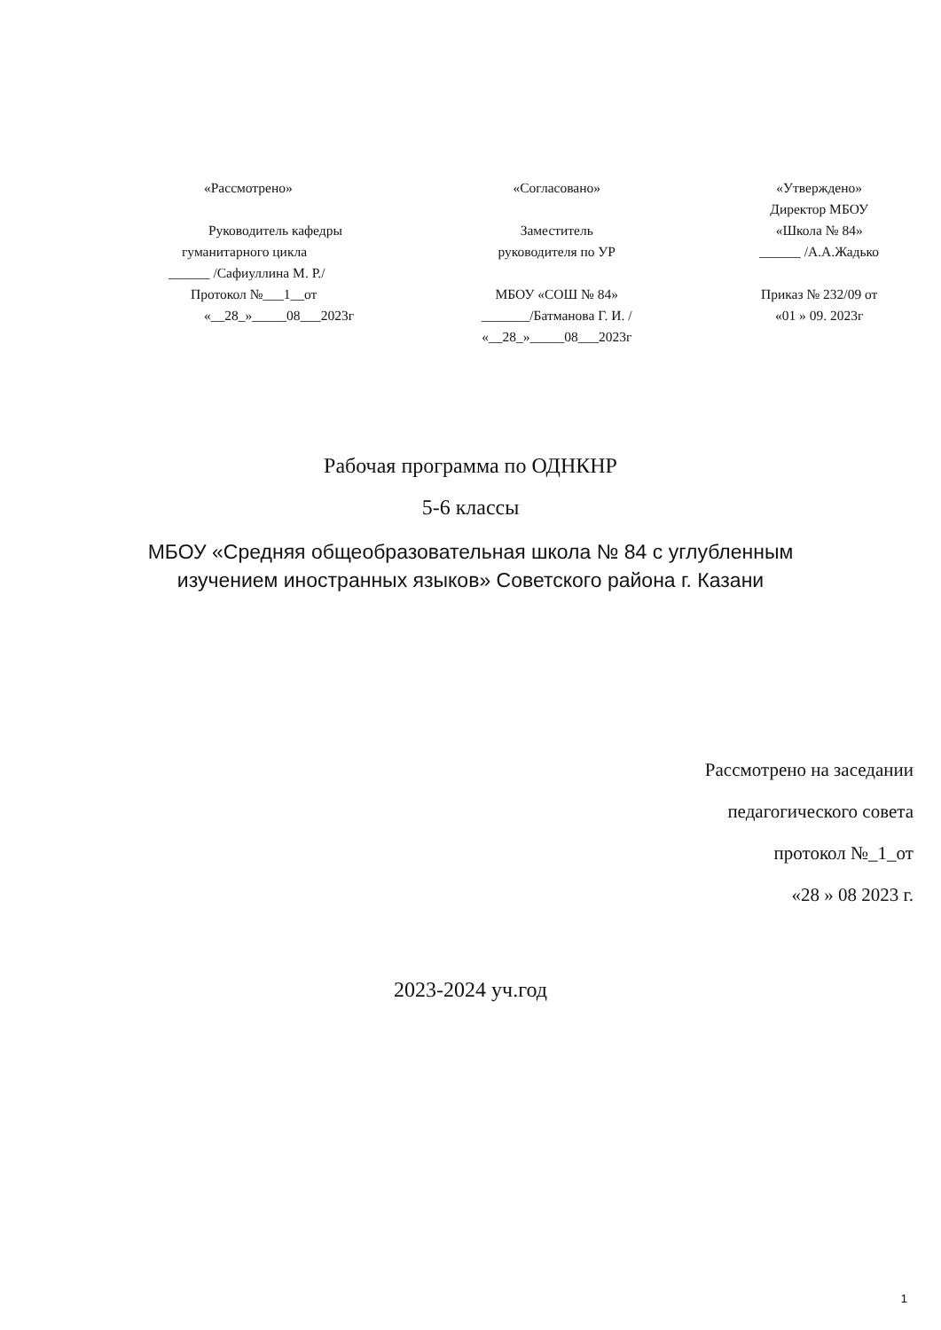«Рассмотрено»
Руководитель кафедры
гуманитарного цикла
______ /Сафиуллина М. Р./
Протокол №___1__от
«__28_»_____08___2023г
«Согласовано»
Заместитель
руководителя по УР
МБОУ «СОШ № 84»
_______/Батманова Г. И. /
«__28_»_____08___2023г
«Утверждено»
Директор МБОУ
«Школа № 84»
______ /А.А.Жадько
Приказ № 232/09 от
«01 » 09. 2023г
Рабочая программа по ОДНКНР
5-6 классы
МБОУ «Средняя общеобразовательная школа № 84 с углубленным
изучением иностранных языков» Советского района г. Казани
Рассмотрено на заседании
педагогического совета
протокол №_1_от
«28 » 08 2023 г.
2023-2024 уч.год
1